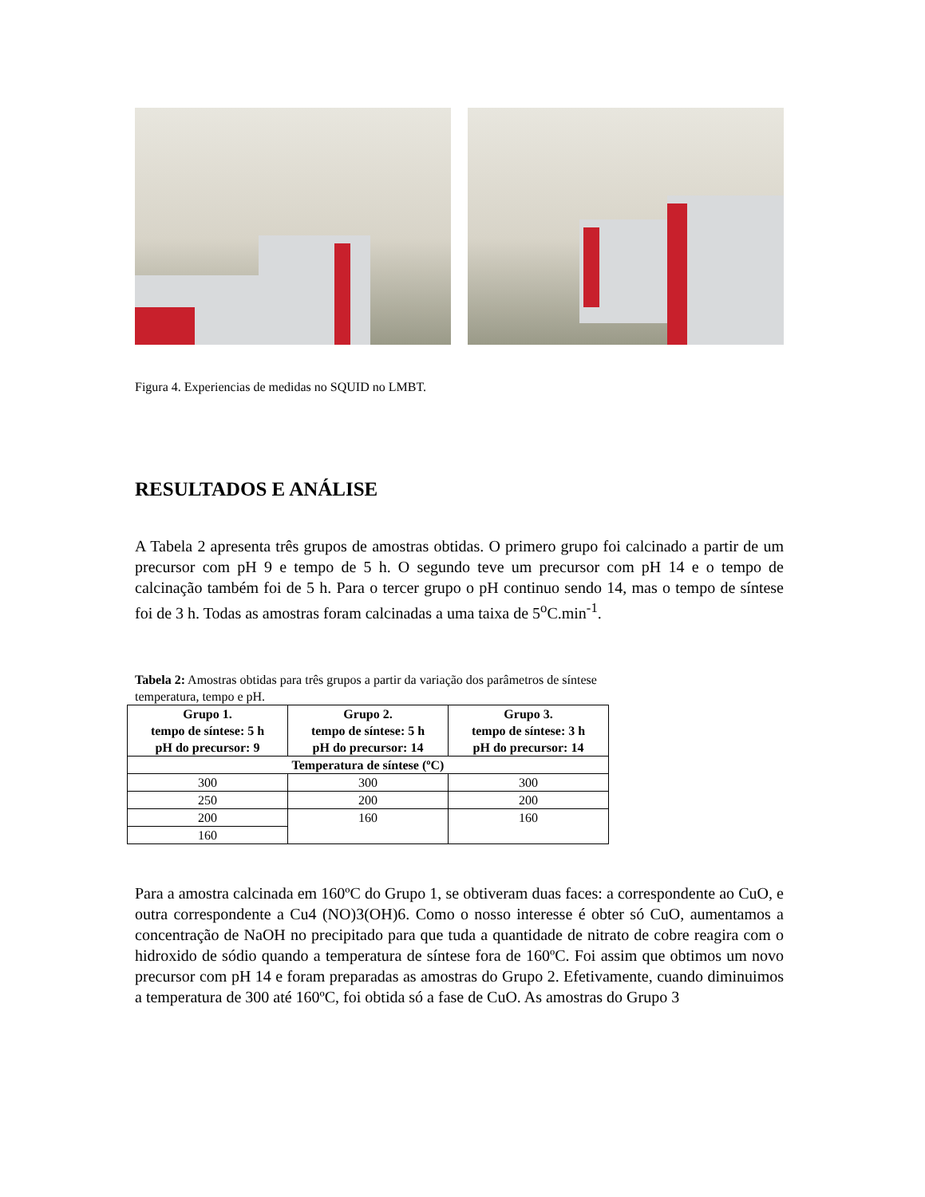Figura 4. Experiencias de medidas no SQUID no LMBT.
RESULTADOS E ANÁLISE
A Tabela 2 apresenta três grupos de amostras obtidas. O primero grupo foi calcinado a partir de um precursor com pH 9 e tempo de 5 h. O segundo teve um precursor com pH 14 e o tempo de calcinação também foi de 5 h. Para o tercer grupo o pH continuo sendo 14, mas o tempo de síntese foi de 3 h. Todas as amostras foram calcinadas a uma taixa de 5<sup>o</sup>C.min<sup>-1</sup>.
Tabela 2: Amostras obtidas para três grupos a partir da variação dos parâmetros de síntese temperatura, tempo e pH.
| Grupo 1. tempo de síntese: 5 h pH do precursor: 9 | Grupo 2. tempo de síntese: 5 h pH do precursor: 14 | Grupo 3. tempo de síntese: 3 h pH do precursor: 14 |
| --- | --- | --- |
| Temperatura de síntese (ºC) | | |
| 300 | 300 | 300 |
| 250 | 200 | 200 |
| 200 | 160 | 160 |
| 160 | | |
Para a amostra calcinada em 160ºC do Grupo 1, se obtiveram duas faces: a correspondente ao CuO, e outra correspondente a Cu4 (NO)3(OH)6. Como o nosso interesse é obter só CuO, aumentamos a concentração de NaOH no precipitado para que tuda a quantidade de nitrato de cobre reagira com o hidroxido de sódio quando a temperatura de síntese fora de 160ºC. Foi assim que obtimos um novo precursor com pH 14 e foram preparadas as amostras do Grupo 2. Efetivamente, cuando diminuimos a temperatura de 300 até 160ºC, foi obtida só a fase de CuO. As amostras do Grupo 3